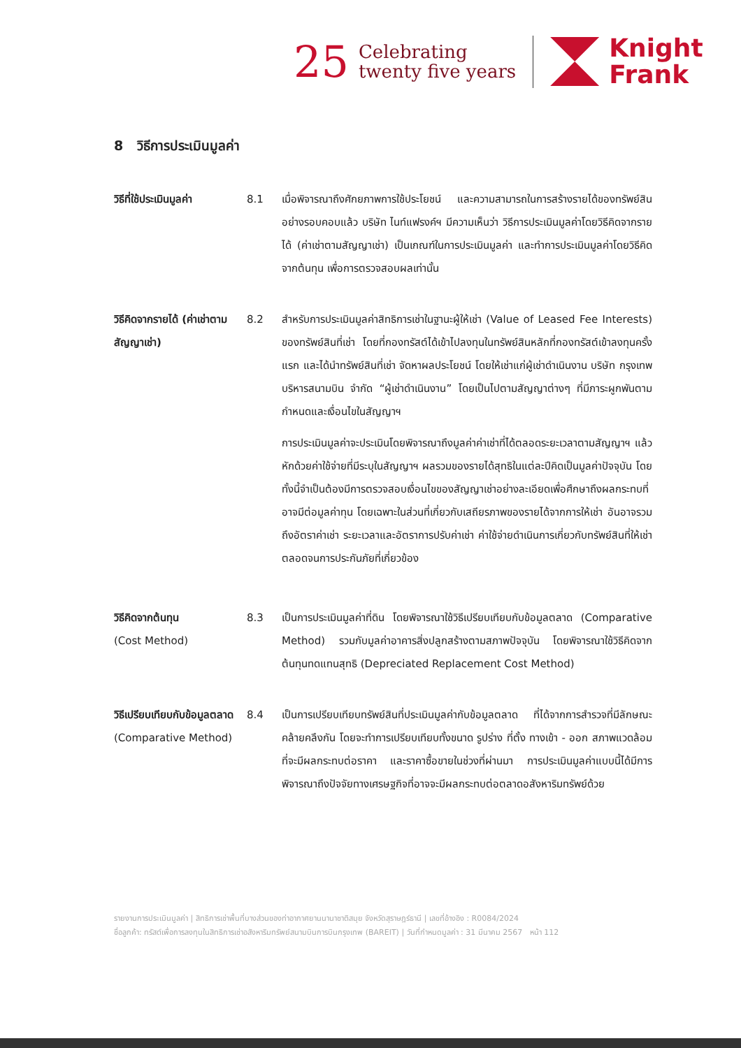25
Celebrating
twenty five years
Knight
Frank
8 วิธีการประเมินมูลค่า
วิธีที่ใช้ประเมินมูลค่า
8.1 เมื่อพิจารณาถึงศักยภาพการใช้ประโยชน์ และความสามารถในการสร้างรายได้ของทรัพย์สินอย่างรอบคอบแล้ว บริษัท ไนท์แฟรงค์ฯ มีความเห็นว่า วิธีการประเมินมูลค่าโดยวิธีคิดจากรายได้ (ค่าเช่าตามสัญญาเช่า) เป็นเกณฑ์ในการประเมินมูลค่า และทำการประเมินมูลค่าโดยวิธีคิดจากต้นทุน เพื่อการตรวจสอบผลเท่านั้น
วิธีคิดจากรายได้ (ค่าเช่าตามสัญญาเช่า)
8.2 สำหรับการประเมินมูลค่าสิทธิการเช่าในฐานะผู้ให้เช่า (Value of Leased Fee Interests) ของทรัพย์สินที่เช่า โดยที่กองทรัสต์ได้เข้าไปลงทุนในทรัพย์สินหลักที่กองทรัสต์เข้าลงทุนครั้งแรก และได้นำทรัพย์สินที่เช่า จัดหาผลประโยชน์ โดยให้เช่าแก่ผู้เช่าดำเนินงาน บริษัท กรุงเทพบริหารสนามบิน จำกัด “ผู้เช่าดำเนินงาน” โดยเป็นไปตามสัญญาต่างๆ ที่มีภาระผูกพันตามกำหนดและเงื่อนไขในสัญญาฯ
การประเมินมูลค่าจะประเมินโดยพิจารณาถึงมูลค่าค่าเช่าที่ได้ตลอดระยะเวลาตามสัญญาฯ แล้วหักด้วยค่าใช้จ่ายที่มีระบุในสัญญาฯ ผลรวมของรายได้สุทธิในแต่ละปีคิดเป็นมูลค่าปัจจุบัน โดยทั้งนี้จำเป็นต้องมีการตรวจสอบเงื่อนไขของสัญญาเช่าอย่างละเอียดเพื่อศึกษาถึงผลกระทบที่อาจมีต่อมูลค่าทุน โดยเฉพาะในส่วนที่เกี่ยวกับเสถียรภาพของรายได้จากการให้เช่า อันอาจรวมถึงอัตราค่าเช่า ระยะเวลาและอัตราการปรับค่าเช่า ค่าใช้จ่ายดำเนินการเกี่ยวกับทรัพย์สินที่ให้เช่า ตลอดจนการประกันภัยที่เกี่ยวข้อง
วิธีคิดจากต้นทุน
(Cost Method)
8.3 เป็นการประเมินมูลค่าที่ดิน โดยพิจารณาใช้วิธีเปรียบเทียบกับข้อมูลตลาด (Comparative Method) รวมกับมูลค่าอาคารสิ่งปลูกสร้างตามสภาพปัจจุบัน โดยพิจารณาใช้วิธีคิดจากต้นทุนทดแทนสุทธิ (Depreciated Replacement Cost Method)
วิธีเปรียบเทียบกับข้อมูลตลาด
(Comparative Method)
8.4 เป็นการเปรียบเทียบทรัพย์สินที่ประเมินมูลค่ากับข้อมูลตลาด ที่ได้จากการสำรวจที่มีลักษณะคล้ายคลึงกัน โดยจะทำการเปรียบเทียบทั้งขนาด รูปร่าง ที่ตั้ง ทางเข้า - ออก สภาพแวดล้อมที่จะมีผลกระทบต่อราคา และราคาซื้อขายในช่วงที่ผ่านมา การประเมินมูลค่าแบบนี้ได้มีการพิจารณาถึงปัจจัยทางเศรษฐกิจที่อาจจะมีผลกระทบต่อตลาดอสังหาริมทรัพย์ด้วย
รายงานการประเมินมูลค่า | สิทธิการเช่าพื้นที่บางส่วนของท่าอากาศยานนานาชาติสมุย จังหวัดสุราษฎร์ธานี | เลขที่อ้างอิง : R0084/2024
ชื่อลูกค้า: ทรัสต์เพื่อการลงทุนในสิทธิการเช่าอสังหาริมทรัพย์สนามบินการบินกรุงเทพ (BAREIT) | วันที่กำหนดมูลค่า : 31 มีนาคม 2567 หน้า 112